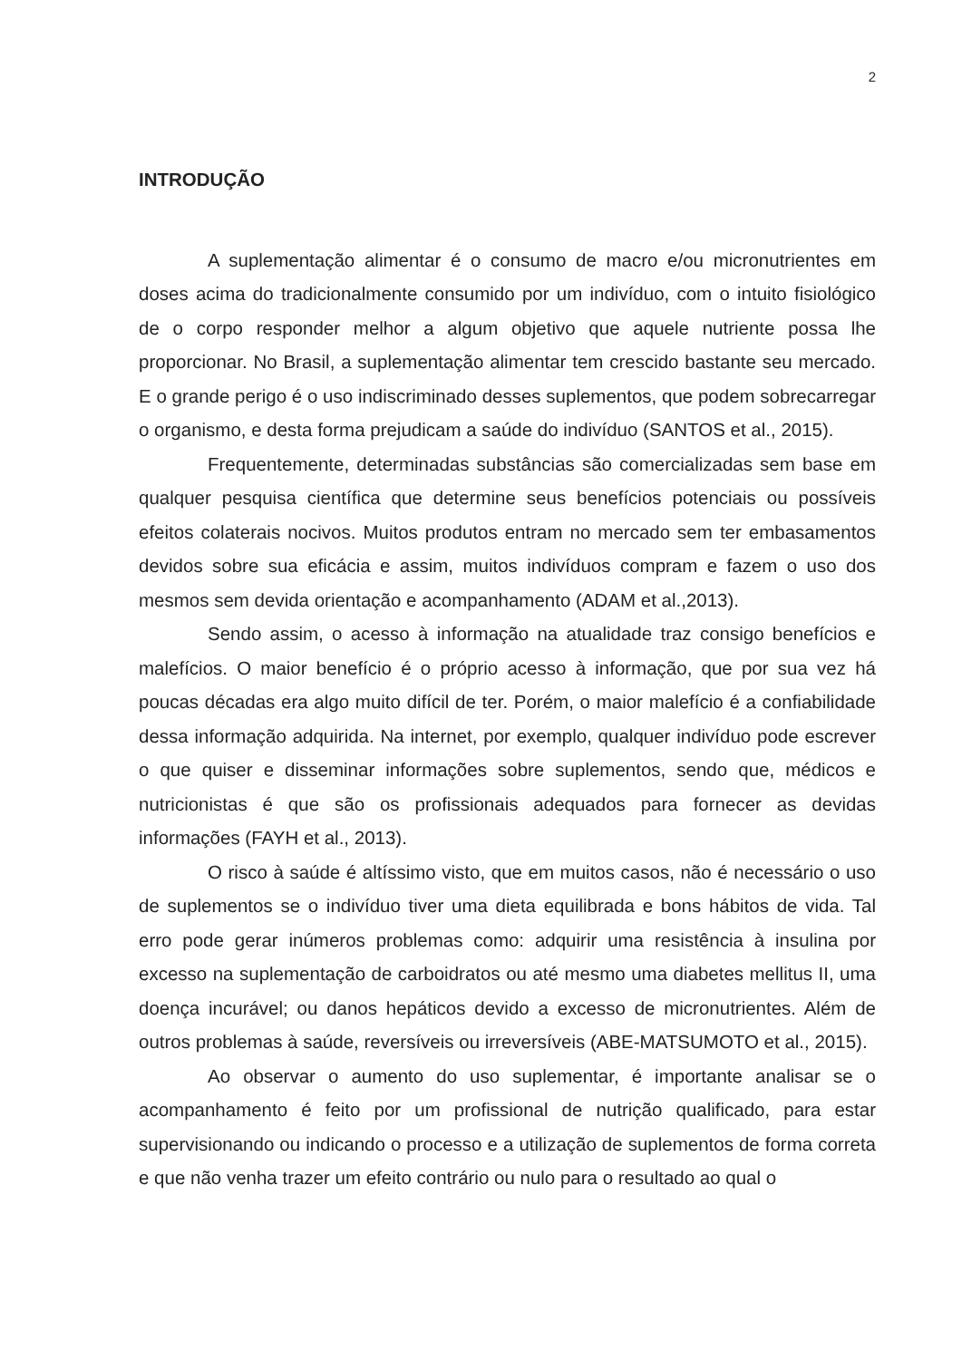2
INTRODUÇÃO
A suplementação alimentar é o consumo de macro e/ou micronutrientes em doses acima do tradicionalmente consumido por um indivíduo, com o intuito fisiológico de o corpo responder melhor a algum objetivo que aquele nutriente possa lhe proporcionar. No Brasil, a suplementação alimentar tem crescido bastante seu mercado. E o grande perigo é o uso indiscriminado desses suplementos, que podem sobrecarregar o organismo, e desta forma prejudicam a saúde do indivíduo (SANTOS et al., 2015).
Frequentemente, determinadas substâncias são comercializadas sem base em qualquer pesquisa científica que determine seus benefícios potenciais ou possíveis efeitos colaterais nocivos. Muitos produtos entram no mercado sem ter embasamentos devidos sobre sua eficácia e assim, muitos indivíduos compram e fazem o uso dos mesmos sem devida orientação e acompanhamento (ADAM et al.,2013).
Sendo assim, o acesso à informação na atualidade traz consigo benefícios e malefícios. O maior benefício é o próprio acesso à informação, que por sua vez há poucas décadas era algo muito difícil de ter. Porém, o maior malefício é a confiabilidade dessa informação adquirida. Na internet, por exemplo, qualquer indivíduo pode escrever o que quiser e disseminar informações sobre suplementos, sendo que, médicos e nutricionistas é que são os profissionais adequados para fornecer as devidas informações (FAYH et al., 2013).
O risco à saúde é altíssimo visto, que em muitos casos, não é necessário o uso de suplementos se o indivíduo tiver uma dieta equilibrada e bons hábitos de vida. Tal erro pode gerar inúmeros problemas como: adquirir uma resistência à insulina por excesso na suplementação de carboidratos ou até mesmo uma diabetes mellitus II, uma doença incurável; ou danos hepáticos devido a excesso de micronutrientes. Além de outros problemas à saúde, reversíveis ou irreversíveis (ABE-MATSUMOTO et al., 2015).
Ao observar o aumento do uso suplementar, é importante analisar se o acompanhamento é feito por um profissional de nutrição qualificado, para estar supervisionando ou indicando o processo e a utilização de suplementos de forma correta e que não venha trazer um efeito contrário ou nulo para o resultado ao qual o